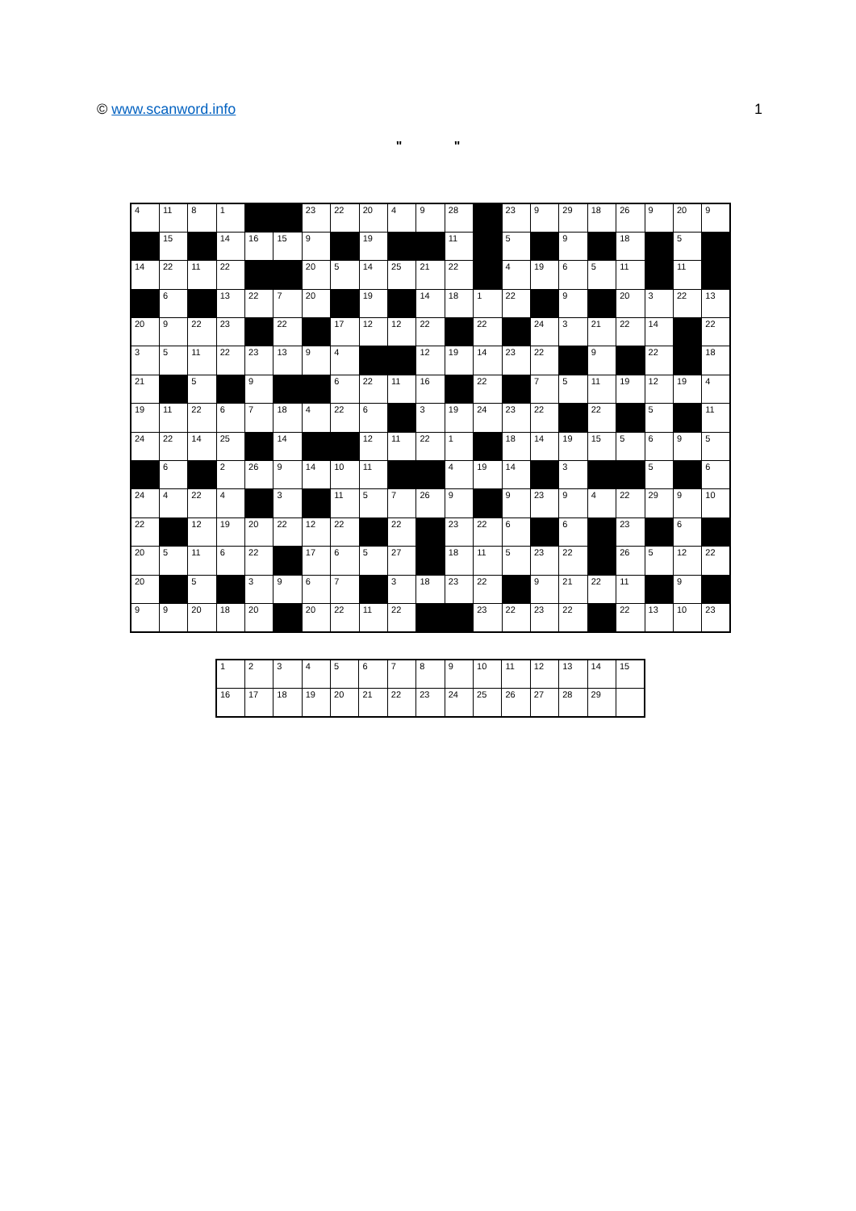© www.scanword.info 1
" "
| 4 | 11 | 8 | 1 | | | 23 | 22 | 20 | 4 | 9 | 28 | | 23 | 9 | 29 | 18 | 26 | 9 | 20 | 9 |
| | 15 | | 14 | 16 | 15 | 9 | | 19 | | | 11 | | 5 | | 9 | | 18 | | 5 | |
| 14 | 22 | 11 | 22 | | | 20 | 5 | 14 | 25 | 21 | 22 | | 4 | 19 | 6 | 5 | 11 | | 11 | |
| | 6 | | 13 | 22 | 7 | 20 | | 19 | | 14 | 18 | 1 | 22 | | 9 | | 20 | 3 | 22 | 13 |
| 20 | 9 | 22 | 23 | | 22 | | 17 | 12 | 12 | 22 | | 22 | | 24 | 3 | 21 | 22 | 14 | | 22 |
| 3 | 5 | 11 | 22 | 23 | 13 | 9 | 4 | | | 12 | 19 | 14 | 23 | 22 | | 9 | | 22 | | 18 |
| 21 | | 5 | | 9 | | | 6 | 22 | 11 | 16 | | 22 | | 7 | 5 | 11 | 19 | 12 | 19 | 4 |
| 19 | 11 | 22 | 6 | 7 | 18 | 4 | 22 | 6 | | 3 | 19 | 24 | 23 | 22 | | 22 | | 5 | | 11 |
| 24 | 22 | 14 | 25 | | 14 | | | 12 | 11 | 22 | 1 | | 18 | 14 | 19 | 15 | 5 | 6 | 9 | 5 |
| | 6 | | 2 | 26 | 9 | 14 | 10 | 11 | | | 4 | 19 | 14 | | 3 | | | 5 | | 6 |
| 24 | 4 | 22 | 4 | | 3 | | 11 | 5 | 7 | 26 | 9 | | 9 | 23 | 9 | 4 | 22 | 29 | 9 | 10 |
| 22 | | 12 | 19 | 20 | 22 | 12 | 22 | | 22 | | 23 | 22 | 6 | | 6 | | 23 | | 6 | |
| 20 | 5 | 11 | 6 | 22 | | 17 | 6 | 5 | 27 | | 18 | 11 | 5 | 23 | 22 | | 26 | 5 | 12 | 22 |
| 20 | | 5 | | 3 | 9 | 6 | 7 | | 3 | 18 | 23 | 22 | | 9 | 21 | 22 | 11 | | 9 | |
| 9 | 9 | 20 | 18 | 20 | | 20 | 22 | 11 | 22 | | | 23 | 22 | 23 | 22 | | 22 | 13 | 10 | 23 |
| 1 | 2 | 3 | 4 | 5 | 6 | 7 | 8 | 9 | 10 | 11 | 12 | 13 | 14 | 15 |
| 16 | 17 | 18 | 19 | 20 | 21 | 22 | 23 | 24 | 25 | 26 | 27 | 28 | 29 | |